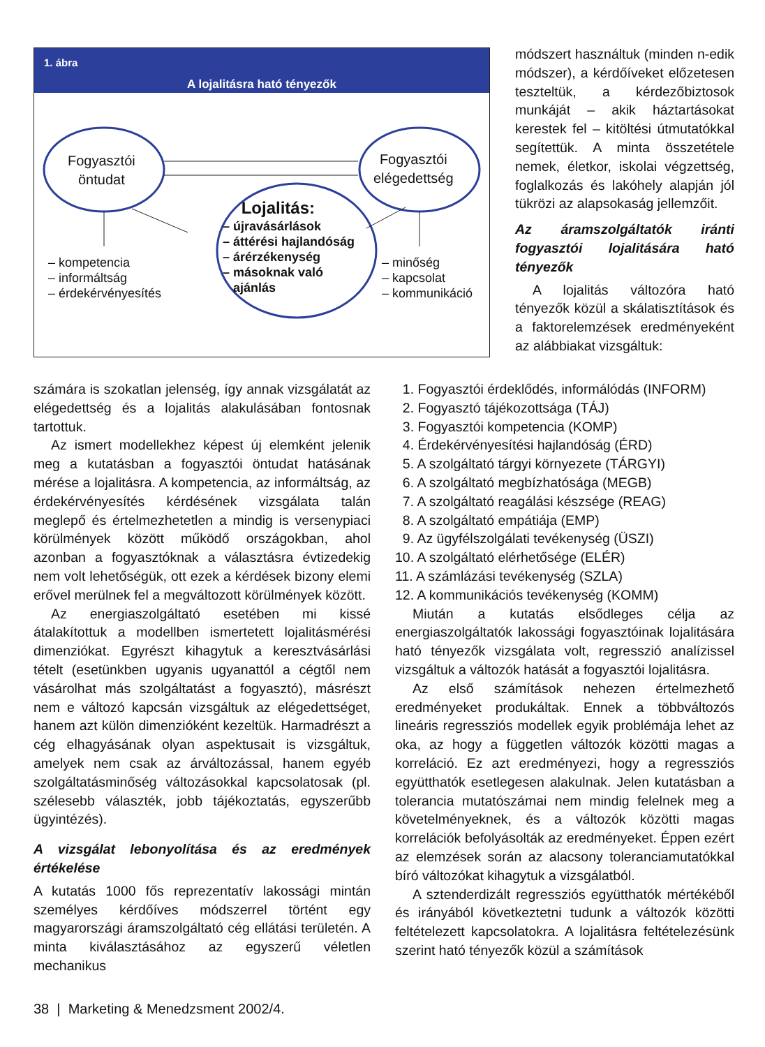1. ábra
A lojalitásra ható tényezők
Fogyasztói
öntudat
Fogyasztói
elégedettség
Lojalitás:
– újravásárlások
– áttérési hajlandóság
– árérzékenység
– másoknak való
ajánlás
– kompetencia
– informáltság
– érdekérvényesítés
– minőség
– kapcsolat
– kommunikáció
módszert használtuk (minden n-edik módszer), a kérdőíveket előzetesen teszteltük, a kérdezőbiztosok munkáját – akik háztartásokat kerestek fel – kitöltési útmutatókkal segítettük. A minta összetétele nemek, életkor, iskolai végzettség, foglalkozás és lakóhely alapján jól tükrözi az alapsokaság jellemzőit.
Az áramszolgáltatók iránti fogyasztói lojalitására ható tényezők
A lojalitás változóra ható tényezők közül a skálatisztítások és a faktorelemzések eredményeként az alábbiakat vizsgáltuk:
számára is szokatlan jelenség, így annak vizsgálatát az elégedettség és a lojalitás alakulásában fontosnak tartottuk.
Az ismert modellekhez képest új elemként jelenik meg a kutatásban a fogyasztói öntudat hatásának mérése a lojalitásra. A kompetencia, az informáltság, az érdekérvényesítés kérdésének vizsgálata talán meglepő és értelmezhetetlen a mindig is versenypiaci körülmények között működő országokban, ahol azonban a fogyasztóknak a választásra évtizedekig nem volt lehetőségük, ott ezek a kérdések bizony elemi erővel merülnek fel a megváltozott körülmények között.
Az energiaszolgáltató esetében mi kissé átalakítottuk a modellben ismertetett lojalitásmérési dimenziókat. Egyrészt kihagytuk a keresztvásárlási tételt (esetünkben ugyanis ugyanattól a cégtől nem vásárolhat más szolgáltatást a fogyasztó), másrészt nem e változó kapcsán vizsgáltuk az elégedettséget, hanem azt külön dimenzióként kezeltük. Harmadrészt a cég elhagyásának olyan aspektusait is vizsgáltuk, amelyek nem csak az árváltozással, hanem egyéb szolgáltatásminőség változásokkal kapcsolatosak (pl. szélesebb választék, jobb tájékoztatás, egyszerűbb ügyintézés).
A vizsgálat lebonyolítása és az eredmények értékelése
A kutatás 1000 fős reprezentatív lakossági mintán személyes kérdőíves módszerrel történt egy magyarországi áramszolgáltató cég ellátási területén. A minta kiválasztásához az egyszerű véletlen mechanikus
1. Fogyasztói érdeklődés, informálódás (INFORM)
2. Fogyasztó tájékozottsága (TÁJ)
3. Fogyasztói kompetencia (KOMP)
4. Érdekérvényesítési hajlandóság (ÉRD)
5. A szolgáltató tárgyi környezete (TÁRGYI)
6. A szolgáltató megbízhatósága (MEGB)
7. A szolgáltató reagálási készsége (REAG)
8. A szolgáltató empátiája (EMP)
9. Az ügyfélszolgálati tevékenység (ÜSZI)
10. A szolgáltató elérhetősége (ELÉR)
11. A számlázási tevékenység (SZLA)
12. A kommunikációs tevékenység (KOMM)
Miután a kutatás elsődleges célja az energiaszolgáltatók lakossági fogyasztóinak lojalitására ható tényezők vizsgálata volt, regresszió analízissel vizsgáltuk a változók hatását a fogyasztói lojalitásra.
Az első számítások nehezen értelmezhető eredményeket produkáltak. Ennek a többváltozós lineáris regressziós modellek egyik problémája lehet az oka, az hogy a független változók közötti magas a korreláció. Ez azt eredményezi, hogy a regressziós együtthatók esetlegesen alakulnak. Jelen kutatásban a tolerancia mutatószámai nem mindig felelnek meg a követelményeknek, és a változók közötti magas korrelációk befolyásolták az eredményeket. Éppen ezért az elemzések során az alacsony toleranciamutatókkal bíró változókat kihagytuk a vizsgálatból.
A sztenderdizált regressziós együtthatók mértékéből és irányából következtetni tudunk a változók közötti feltételezett kapcsolatokra. A lojalitásra feltételezésünk szerint ható tényezők közül a számítások
38 | Marketing & Menedzsment 2002/4.